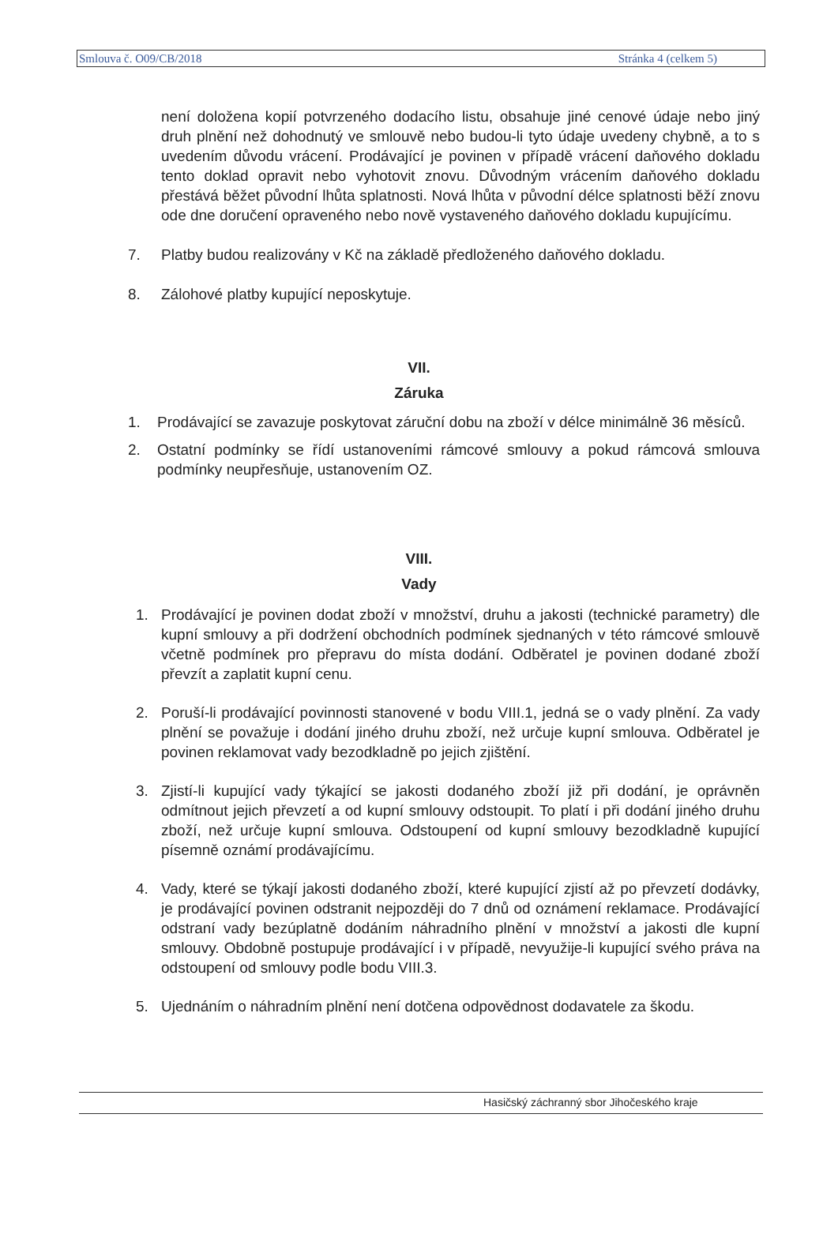Smlouva č. O09/CB/2018 Stránka 4 (celkem 5)
není doložena kopií potvrzeného dodacího listu, obsahuje jiné cenové údaje nebo jiný druh plnění než dohodnutý ve smlouvě nebo budou-li tyto údaje uvedeny chybně, a to s uvedením důvodu vrácení. Prodávající je povinen v případě vrácení daňového dokladu tento doklad opravit nebo vyhotovit znovu. Důvodným vrácením daňového dokladu přestává běžet původní lhůta splatnosti. Nová lhůta v původní délce splatnosti běží znovu ode dne doručení opraveného nebo nově vystaveného daňového dokladu kupujícímu.
7. Platby budou realizovány v Kč na základě předloženého daňového dokladu.
8. Zálohové platby kupující neposkytuje.
VII.
Záruka
1. Prodávající se zavazuje poskytovat záruční dobu na zboží v délce minimálně 36 měsíců.
2. Ostatní podmínky se řídí ustanoveními rámcové smlouvy a pokud rámcová smlouva podmínky neupřesňuje, ustanovením OZ.
VIII.
Vady
1. Prodávající je povinen dodat zboží v množství, druhu a jakosti (technické parametry) dle kupní smlouvy a při dodržení obchodních podmínek sjednaných v této rámcové smlouvě včetně podmínek pro přepravu do místa dodání. Odběratel je povinen dodané zboží převzít a zaplatit kupní cenu.
2. Poruší-li prodávající povinnosti stanovené v bodu VIII.1, jedná se o vady plnění. Za vady plnění se považuje i dodání jiného druhu zboží, než určuje kupní smlouva. Odběratel je povinen reklamovat vady bezodkladně po jejich zjištění.
3. Zjistí-li kupující vady týkající se jakosti dodaného zboží již při dodání, je oprávněn odmítnout jejich převzetí a od kupní smlouvy odstoupit. To platí i při dodání jiného druhu zboží, než určuje kupní smlouva. Odstoupení od kupní smlouvy bezodkladně kupující písemně oznámí prodávajícímu.
4. Vady, které se týkají jakosti dodaného zboží, které kupující zjistí až po převzetí dodávky, je prodávající povinen odstranit nejpozději do 7 dnů od oznámení reklamace. Prodávající odstraní vady bezúplatně dodáním náhradního plnění v množství a jakosti dle kupní smlouvy. Obdobně postupuje prodávající i v případě, nevyužije-li kupující svého práva na odstoupení od smlouvy podle bodu VIII.3.
5. Ujednáním o náhradním plnění není dotčena odpovědnost dodavatele za škodu.
Hasičský záchranný sbor Jihočeského kraje